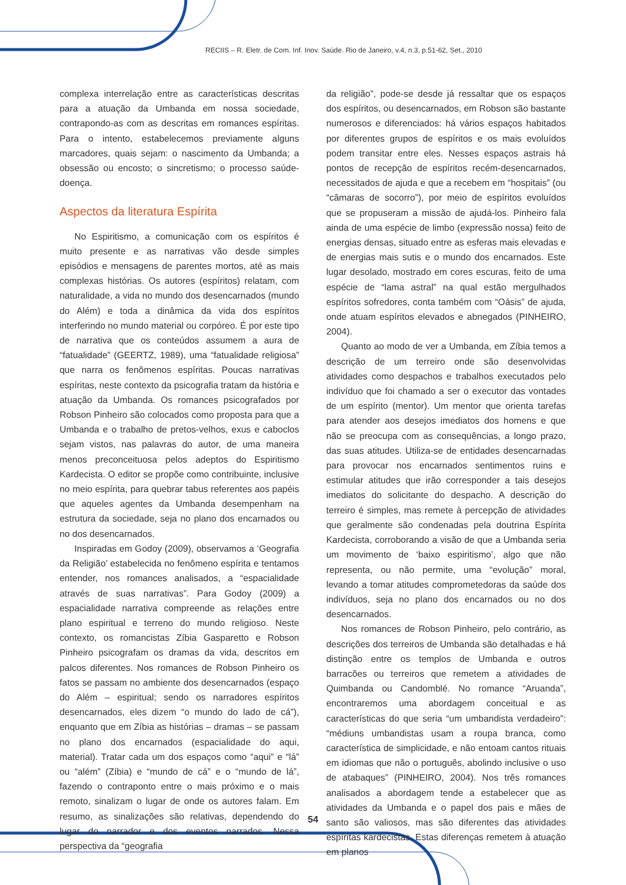RECIIS – R. Eletr. de Com. Inf. Inov. Saúde. Rio de Janeiro, v.4, n.3, p.51-62, Set., 2010
complexa interrelação entre as características descritas para a atuação da Umbanda em nossa sociedade, contrapondo-as com as descritas em romances espíritas. Para o intento, estabelecemos previamente alguns marcadores, quais sejam: o nascimento da Umbanda; a obsessão ou encosto; o sincretismo; o processo saúde-doença.
Aspectos da literatura Espírita
No Espiritismo, a comunicação com os espíritos é muito presente e as narrativas vão desde simples episódios e mensagens de parentes mortos, até as mais complexas histórias. Os autores (espíritos) relatam, com naturalidade, a vida no mundo dos desencarnados (mundo do Além) e toda a dinâmica da vida dos espíritos interferindo no mundo material ou corpóreo. É por este tipo de narrativa que os conteúdos assumem a aura de “fatualidade” (GEERTZ, 1989), uma “fatualidade religiosa” que narra os fenômenos espíritas. Poucas narrativas espíritas, neste contexto da psicografia tratam da história e atuação da Umbanda. Os romances psicografados por Robson Pinheiro são colocados como proposta para que a Umbanda e o trabalho de pretos-velhos, exus e caboclos sejam vistos, nas palavras do autor, de uma maneira menos preconceituosa pelos adeptos do Espiritismo Kardecista. O editor se propõe como contribuinte, inclusive no meio espírita, para quebrar tabus referentes aos papéis que aqueles agentes da Umbanda desempenham na estrutura da sociedade, seja no plano dos encarnados ou no dos desencarnados.
Inspiradas em Godoy (2009), observamos a ‘Geografia da Religião’ estabelecida no fenômeno espírita e tentamos entender, nos romances analisados, a “espacialidade através de suas narrativas”. Para Godoy (2009) a espacialidade narrativa compreende as relações entre plano espiritual e terreno do mundo religioso. Neste contexto, os romancistas Zíbia Gasparetto e Robson Pinheiro psicografam os dramas da vida, descritos em palcos diferentes. Nos romances de Robson Pinheiro os fatos se passam no ambiente dos desencarnados (espaço do Além – espiritual; sendo os narradores espíritos desencarnados, eles dizem “o mundo do lado de cá”), enquanto que em Zíbia as histórias – dramas – se passam no plano dos encarnados (espacialidade do aqui, material). Tratar cada um dos espaços como “aqui” e “lá” ou “além” (Zíbia) e “mundo de cá” e o “mundo de lá”, fazendo o contraponto entre o mais próximo e o mais remoto, sinalizam o lugar de onde os autores falam. Em resumo, as sinalizações são relativas, dependendo do lugar do narrador e dos eventos narrados. Nessa perspectiva da “geografia
da religião”, pode-se desde já ressaltar que os espaços dos espíritos, ou desencarnados, em Robson são bastante numerosos e diferenciados: há vários espaços habitados por diferentes grupos de espíritos e os mais evoluídos podem transitar entre eles. Nesses espaços astrais há pontos de recepção de espíritos recém-desencarnados, necessitados de ajuda e que a recebem em “hospitais” (ou “câmaras de socorro”), por meio de espíritos evoluídos que se propuseram a missão de ajudá-los. Pinheiro fala ainda de uma espécie de limbo (expressão nossa) feito de energias densas, situado entre as esferas mais elevadas e de energias mais sutis e o mundo dos encarnados. Este lugar desolado, mostrado em cores escuras, feito de uma espécie de “lama astral” na qual estão mergulhados espíritos sofredores, conta também com “Oásis” de ajuda, onde atuam espíritos elevados e abnegados (PINHEIRO, 2004).
Quanto ao modo de ver a Umbanda, em Zíbia temos a descrição de um terreiro onde são desenvolvidas atividades como despachos e trabalhos executados pelo indivíduo que foi chamado a ser o executor das vontades de um espírito (mentor). Um mentor que orienta tarefas para atender aos desejos imediatos dos homens e que não se preocupa com as consequências, a longo prazo, das suas atitudes. Utiliza-se de entidades desencarnadas para provocar nos encarnados sentimentos ruins e estimular atitudes que irão corresponder a tais desejos imediatos do solicitante do despacho. A descrição do terreiro é simples, mas remete à percepção de atividades que geralmente são condenadas pela doutrina Espírita Kardecista, corroborando a visão de que a Umbanda seria um movimento de ‘baixo espiritismo’, algo que não representa, ou não permite, uma “evolução” moral, levando a tomar atitudes comprometedoras da saúde dos indivíduos, seja no plano dos encarnados ou no dos desencarnados.
Nos romances de Robson Pinheiro, pelo contrário, as descrições dos terreiros de Umbanda são detalhadas e há distinção entre os templos de Umbanda e outros barracões ou terreiros que remetem a atividades de Quimbanda ou Candomblé. No romance “Aruanda”, encontraremos uma abordagem conceitual e as características do que seria “um umbandista verdadeiro”: “médiuns umbandistas usam a roupa branca, como característica de simplicidade, e não entoam cantos rituais em idiomas que não o português, abolindo inclusive o uso de atabaques” (PINHEIRO, 2004). Nos três romances analisados a abordagem tende a estabelecer que as atividades da Umbanda e o papel dos pais e mães de santo são valiosos, mas são diferentes das atividades espíritas kardecistas. Estas diferenças remetem à atuação em planos
54